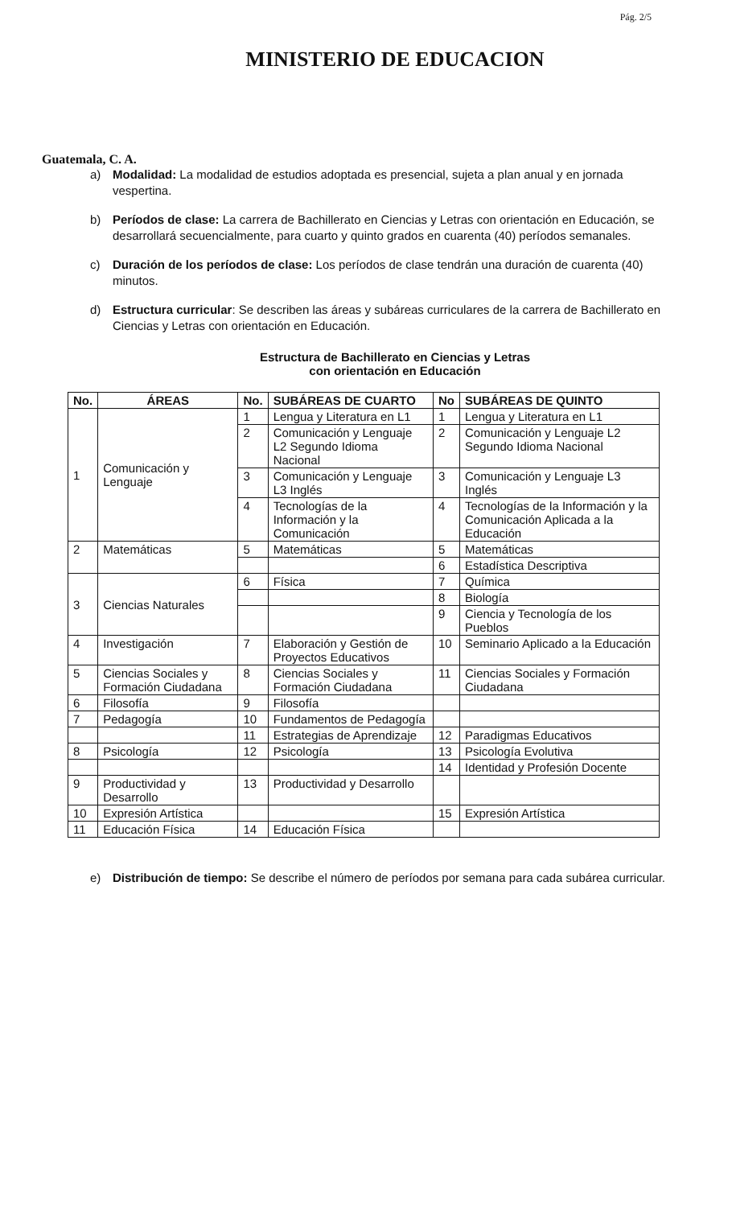Pág. 2/5
MINISTERIO DE EDUCACION
Guatemala, C. A.
a) Modalidad: La modalidad de estudios adoptada es presencial, sujeta a plan anual y en jornada vespertina.
b) Períodos de clase: La carrera de Bachillerato en Ciencias y Letras con orientación en Educación, se desarrollará secuencialmente, para cuarto y quinto grados en cuarenta (40) períodos semanales.
c) Duración de los períodos de clase: Los períodos de clase tendrán una duración de cuarenta (40) minutos.
d) Estructura curricular: Se describen las áreas y subáreas curriculares de la carrera de Bachillerato en Ciencias y Letras con orientación en Educación.
Estructura de Bachillerato en Ciencias y Letras
con orientación en Educación
| No. | ÁREAS | No. | SUBÁREAS DE CUARTO | No | SUBÁREAS DE QUINTO |
| --- | --- | --- | --- | --- | --- |
| 1 | Comunicación y Lenguaje | 1 | Lengua y Literatura en L1 | 1 | Lengua y Literatura en L1 |
| | | 2 | Comunicación y Lenguaje L2 Segundo Idioma Nacional | 2 | Comunicación y Lenguaje L2 Segundo Idioma Nacional |
| | | 3 | Comunicación y Lenguaje L3 Inglés | 3 | Comunicación y Lenguaje L3 Inglés |
| | | 4 | Tecnologías de la Información y la Comunicación | 4 | Tecnologías de la Información y la Comunicación Aplicada a la Educación |
| 2 | Matemáticas | 5 | Matemáticas | 5 | Matemáticas |
| | | | | 6 | Estadística Descriptiva |
| 3 | Ciencias Naturales | 6 | Física | 7 | Química |
| | | | | 8 | Biología |
| | | | | 9 | Ciencia y Tecnología de los Pueblos |
| 4 | Investigación | 7 | Elaboración y Gestión de Proyectos Educativos | 10 | Seminario Aplicado a la Educación |
| 5 | Ciencias Sociales y Formación Ciudadana | 8 | Ciencias Sociales y Formación Ciudadana | 11 | Ciencias Sociales y Formación Ciudadana |
| 6 | Filosofía | 9 | Filosofía | | |
| 7 | Pedagogía | 10 | Fundamentos de Pedagogía | | |
| | | 11 | Estrategias de Aprendizaje | 12 | Paradigmas Educativos |
| 8 | Psicología | 12 | Psicología | 13 | Psicología Evolutiva |
| | | | | 14 | Identidad y Profesión Docente |
| 9 | Productividad y Desarrollo | 13 | Productividad y Desarrollo | | |
| 10 | Expresión Artística | | | 15 | Expresión Artística |
| 11 | Educación Física | 14 | Educación Física | | |
e) Distribución de tiempo: Se describe el número de períodos por semana para cada subárea curricular.